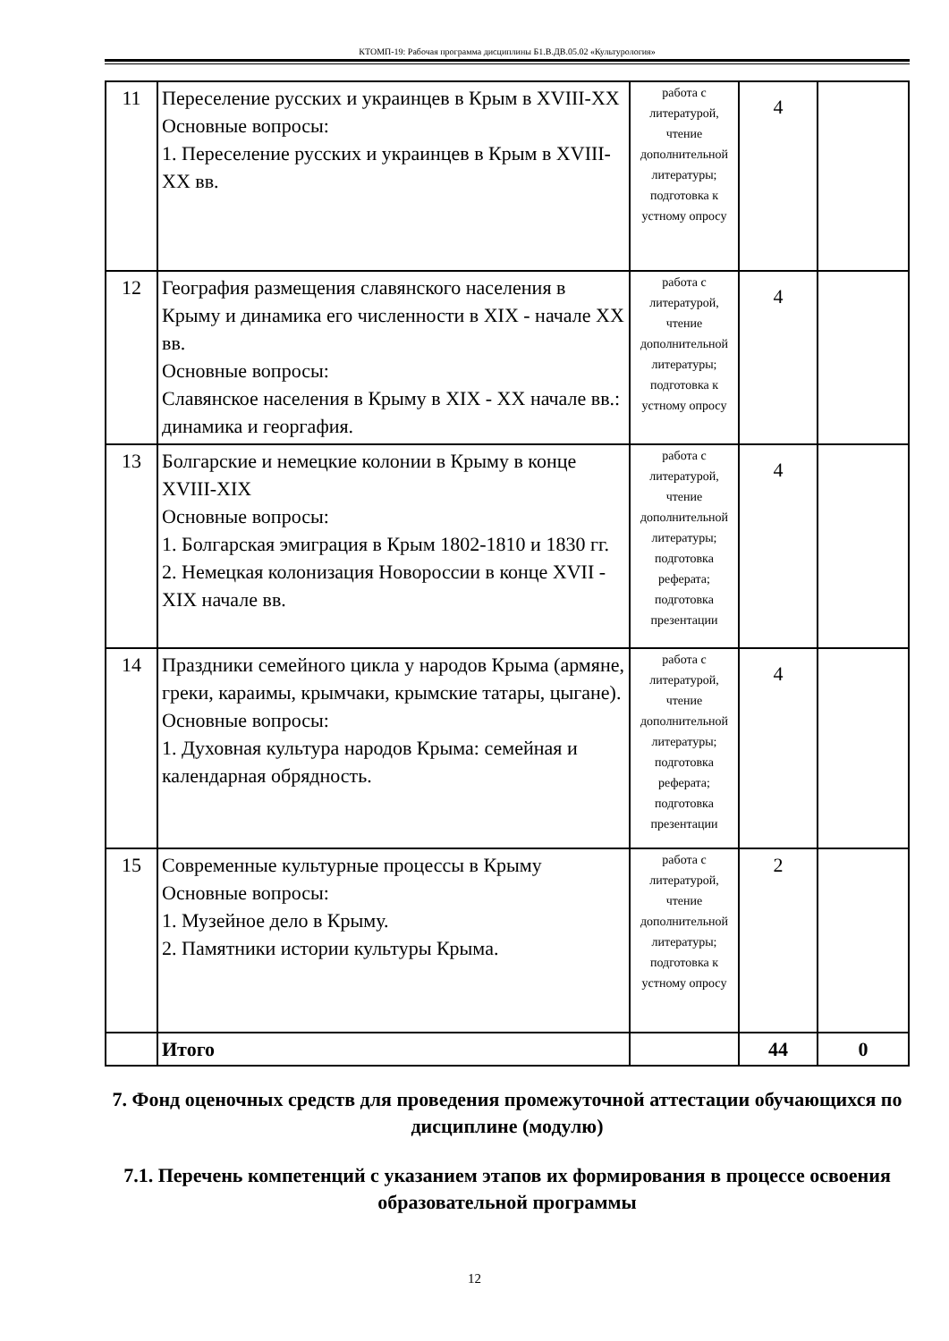КТОМП-19: Рабочая программа дисциплины Б1.В.ДВ.05.02 «Культурология»
| 11 | Переселение русских и украинцев в Крым в XVIII-XX Основные вопросы: 1. Переселение русских и украинцев в Крым в XVIII-XX вв. | работа с литературой, чтение дополнительной литературы; подготовка к устному опросу | 4 | |
| 12 | География размещения славянского населения в Крыму и динамика его численности в XIX - начале XX вв. Основные вопросы: Славянское населения в Крыму в XIX - XX начале вв.: динамика и георгафия. | работа с литературой, чтение дополнительной литературы; подготовка к устному опросу | 4 | |
| 13 | Болгарские и немецкие колонии в Крыму в конце XVIII-XIX Основные вопросы: 1. Болгарская эмиграция в Крым 1802-1810 и 1830 гг. 2. Немецкая колонизация Новороссии в конце XVII - XIX начале вв. | работа с литературой, чтение дополнительной литературы; подготовка реферата; подготовка презентации | 4 | |
| 14 | Праздники семейного цикла у народов Крыма (армяне, греки, караимы, крымчаки, крымские татары, цыгане). Основные вопросы: 1. Духовная культура народов Крыма: семейная и календарная обрядность. | работа с литературой, чтение дополнительной литературы; подготовка реферата; подготовка презентации | 4 | |
| 15 | Современные культурные процессы в Крыму Основные вопросы: 1. Музейное дело в Крыму. 2. Памятники истории культуры Крыма. | работа с литературой, чтение дополнительной литературы; подготовка к устному опросу | 2 | |
| | Итого | | 44 | 0 |
7. Фонд оценочных средств для проведения промежуточной аттестации обучающихся по дисциплине (модулю)
7.1. Перечень компетенций с указанием этапов их формирования в процессе освоения образовательной программы
12